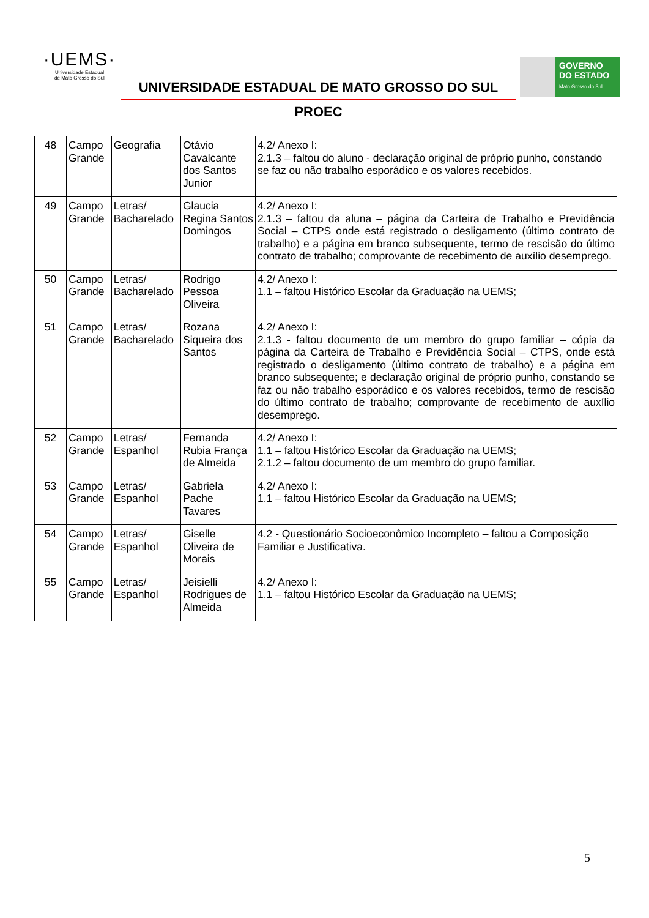·UEMS·
Universidade Estadual
de Mato Grosso do Sul
UNIVERSIDADE ESTADUAL DE MATO GROSSO DO SUL
PROEC
GOVERNO
DO ESTADO
Mato Grosso do Sul
| 48 | Campo Grande | Geografia | Otávio Cavalcante dos Santos Junior | 4.2/ Anexo I: 2.1.3 – faltou do aluno - declaração original de próprio punho, constando se faz ou não trabalho esporádico e os valores recebidos. |
| 49 | Campo Grande | Letras/ Bacharelado | Glaucia Regina Santos Domingos | 4.2/ Anexo I: 2.1.3 – faltou da aluna – página da Carteira de Trabalho e Previdência Social – CTPS onde está registrado o desligamento (último contrato de trabalho) e a página em branco subsequente, termo de rescisão do último contrato de trabalho; comprovante de recebimento de auxílio desemprego. |
| 50 | Campo Grande | Letras/ Bacharelado | Rodrigo Pessoa Oliveira | 4.2/ Anexo I: 1.1 – faltou Histórico Escolar da Graduação na UEMS; |
| 51 | Campo Grande | Letras/ Bacharelado | Rozana Siqueira dos Santos | 4.2/ Anexo I: 2.1.3 - faltou documento de um membro do grupo familiar – cópia da página da Carteira de Trabalho e Previdência Social – CTPS, onde está registrado o desligamento (último contrato de trabalho) e a página em branco subsequente; e declaração original de próprio punho, constando se faz ou não trabalho esporádico e os valores recebidos, termo de rescisão do último contrato de trabalho; comprovante de recebimento de auxílio desemprego. |
| 52 | Campo Grande | Letras/ Espanhol | Fernanda Rubia França de Almeida | 4.2/ Anexo I: 1.1 – faltou Histórico Escolar da Graduação na UEMS; 2.1.2 – faltou documento de um membro do grupo familiar. |
| 53 | Campo Grande | Letras/ Espanhol | Gabriela Pache Tavares | 4.2/ Anexo I: 1.1 – faltou Histórico Escolar da Graduação na UEMS; |
| 54 | Campo Grande | Letras/ Espanhol | Giselle Oliveira de Morais | 4.2 - Questionário Socioeconômico Incompleto – faltou a Composição Familiar e Justificativa. |
| 55 | Campo Grande | Letras/ Espanhol | Jeisielli Rodrigues de Almeida | 4.2/ Anexo I: 1.1 – faltou Histórico Escolar da Graduação na UEMS; |
5